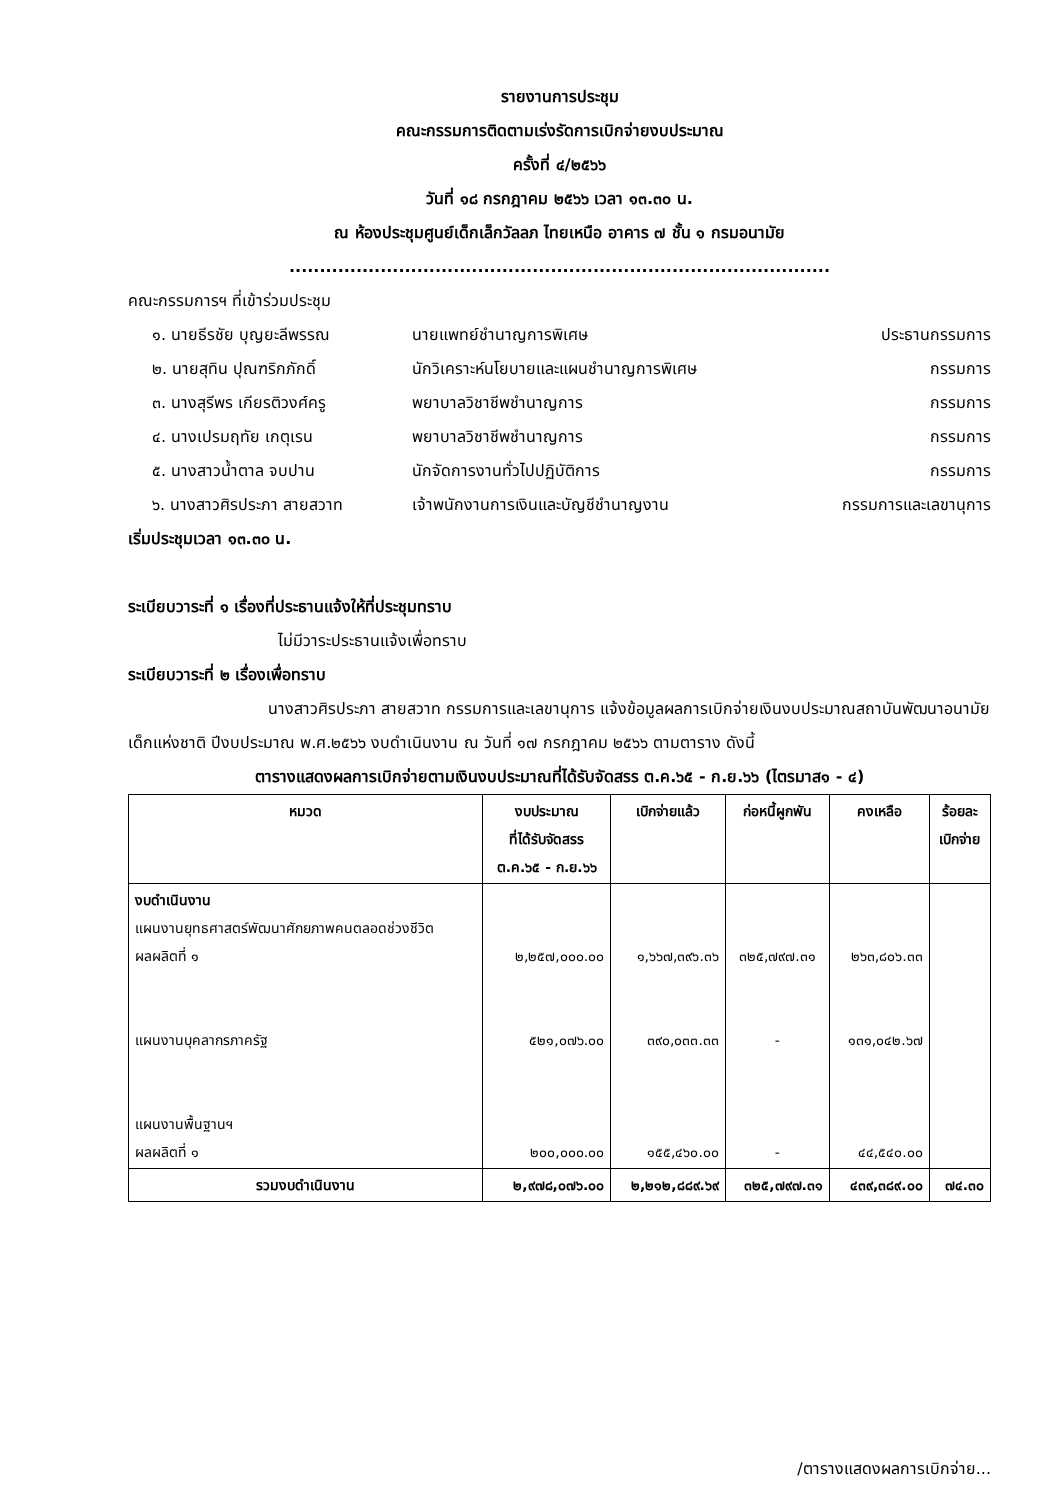รายงานการประชุม
คณะกรรมการติดตามเร่งรัดการเบิกจ่ายงบประมาณ
ครั้งที่ ๔/๒๕๖๖
วันที่ ๑๘ กรกฎาคม ๒๕๖๖ เวลา ๑๓.๓๐ น.
ณ ห้องประชุมศูนย์เด็กเล็กวัลลภ ไทยเหนือ อาคาร ๗ ชั้น ๑ กรมอนามัย
.........................................................................................
คณะกรรมการฯ ที่เข้าร่วมประชุม
๑. นายธีรชัย บุญยะลีพรรณ นายแพทย์ชำนาญการพิเศษ ประธานกรรมการ
๒. นายสุทิน ปุณฑริกภักดิ์ นักวิเคราะห์นโยบายและแผนชำนาญการพิเศษ กรรมการ
๓. นางสุรีพร เกียรติวงศ์ครู พยาบาลวิชาชีพชำนาญการ กรรมการ
๔. นางเปรมฤทัย เกตุเรน พยาบาลวิชาชีพชำนาญการ กรรมการ
๕. นางสาวน้ำตาล จบปาน นักจัดการงานทั่วไปปฏิบัติการ กรรมการ
๖. นางสาวศิรประภา สายสวาท เจ้าพนักงานการเงินและบัญชีชำนาญงาน กรรมการและเลขานุการ
เริ่มประชุมเวลา ๑๓.๓๐ น.
ระเบียบวาระที่ ๑ เรื่องที่ประธานแจ้งให้ที่ประชุมทราบ
ไม่มีวาระประธานแจ้งเพื่อทราบ
ระเบียบวาระที่ ๒ เรื่องเพื่อทราบ
นางสาวศิรประภา สายสวาท กรรมการและเลขานุการ แจ้งข้อมูลผลการเบิกจ่ายเงินงบประมาณสถาบันพัฒนาอนามัยเด็กแห่งชาติ ปีงบประมาณ พ.ศ.๒๕๖๖ งบดำเนินงาน ณ วันที่ ๑๗ กรกฎาคม ๒๕๖๖ ตามตาราง ดังนี้
ตารางแสดงผลการเบิกจ่ายตามเงินงบประมาณที่ได้รับจัดสรร ต.ค.๖๕ - ก.ย.๖๖ (ไตรมาส๑ - ๔)
| หมวด | งบประมาณ ที่ได้รับจัดสรร ต.ค.๖๕ - ก.ย.๖๖ | เบิกจ่ายแล้ว | ก่อหนี้ผูกพัน | คงเหลือ | ร้อยละ เบิกจ่าย |
| --- | --- | --- | --- | --- | --- |
| งบดำเนินงาน แผนงานยุทธศาสตร์พัฒนาศักยภาพคนตลอดช่วงชีวิต ผลผลิตที่ ๑ แผนงานบุคลากรภาครัฐ แผนงานพื้นฐานฯ ผลผลิตที่ ๑ | ๒,๒๕๗,๐๐๐.๐๐ ๕๒๑,๐๗๖.๐๐ ๒๐๐,๐๐๐.๐๐ | ๑,๖๖๗,๓๙๖.๓๖ ๓๙๐,๐๓๓.๓๓ ๑๕๕,๔๖๐.๐๐ | ๓๒๕,๗๙๗.๓๑ - - | ๒๖๓,๘๐๖.๓๓ ๑๓๑,๐๔๒.๖๗ ๔๔,๕๔๐.๐๐ | |
| รวมงบดำเนินงาน | ๒,๙๗๘,๐๗๖.๐๐ | ๒,๒๑๒,๘๘๙.๖๙ | ๓๒๕,๗๙๗.๓๑ | ๔๓๙,๓๘๙.๐๐ | ๗๔.๓๐ |
/ตารางแสดงผลการเบิกจ่าย...